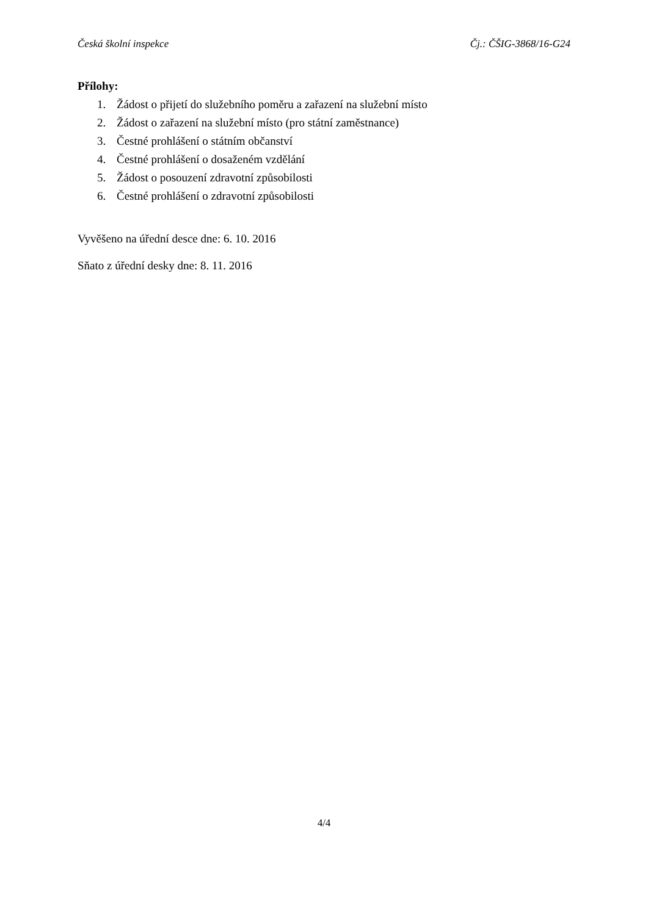Česká školní inspekce Čj.: ČŠIG-3868/16-G24
Přílohy:
1. Žádost o přijetí do služebního poměru a zařazení na služební místo
2. Žádost o zařazení na služební místo (pro státní zaměstnance)
3. Čestné prohlášení o státním občanství
4. Čestné prohlášení o dosaženém vzdělání
5. Žádost o posouzení zdravotní způsobilosti
6. Čestné prohlášení o zdravotní způsobilosti
Vyvěšeno na úřední desce dne: 6. 10. 2016
Sňato z úřední desky dne: 8. 11. 2016
4/4